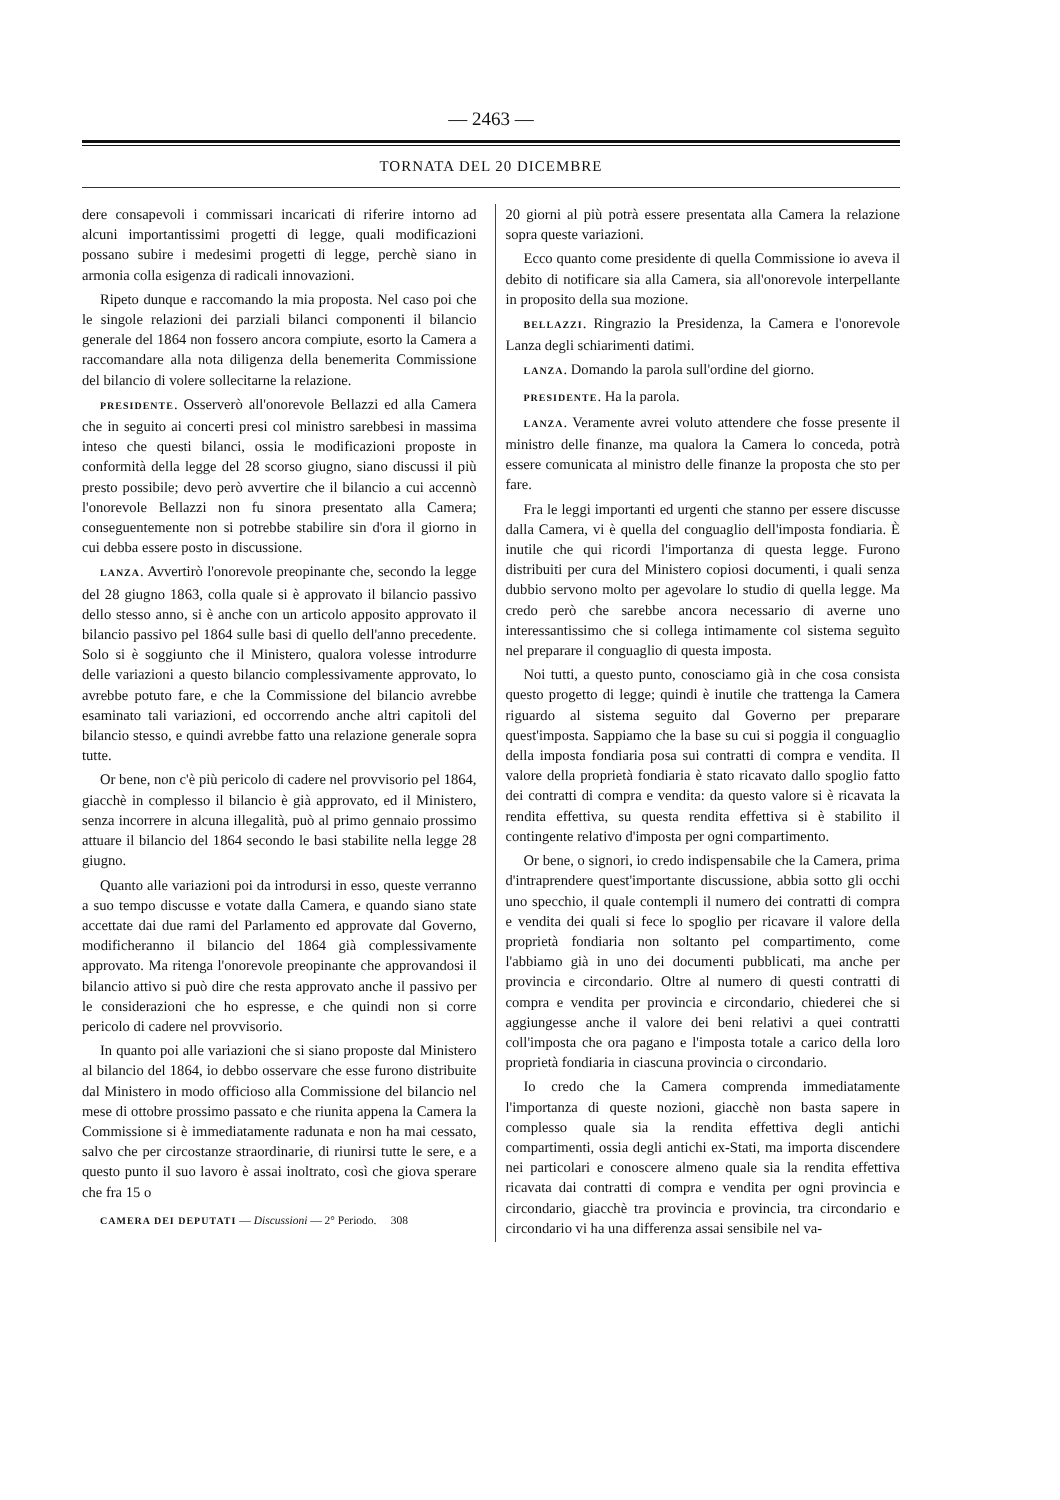— 2463 —
TORNATA DEL 20 DICEMBRE
dere consapevoli i commissari incaricati di riferire intorno ad alcuni importantissimi progetti di legge, quali modificazioni possano subire i medesimi progetti di legge, perchè siano in armonia colla esigenza di radicali innovazioni.
Ripeto dunque e raccomando la mia proposta. Nel caso poi che le singole relazioni dei parziali bilanci componenti il bilancio generale del 1864 non fossero ancora compiute, esorto la Camera a raccomandare alla nota diligenza della benemerita Commissione del bilancio di volere sollecitarne la relazione.
PRESIDENTE. Osserverò all'onorevole Bellazzi ed alla Camera che in seguito ai concerti presi col ministro sarebbesi in massima inteso che questi bilanci, ossia le modificazioni proposte in conformità della legge del 28 scorso giugno, siano discussi il più presto possibile; devo però avvertire che il bilancio a cui accennò l'onorevole Bellazzi non fu sinora presentato alla Camera; conseguentemente non si potrebbe stabilire sin d'ora il giorno in cui debba essere posto in discussione.
LANZA. Avvertirò l'onorevole preopinante che, secondo la legge del 28 giugno 1863, colla quale si è approvato il bilancio passivo dello stesso anno, si è anche con un articolo apposito approvato il bilancio passivo pel 1864 sulle basi di quello dell'anno precedente. Solo si è soggiunto che il Ministero, qualora volesse introdurre delle variazioni a questo bilancio complessivamente approvato, lo avrebbe potuto fare, e che la Commissione del bilancio avrebbe esaminato tali variazioni, ed occorrendo anche altri capitoli del bilancio stesso, e quindi avrebbe fatto una relazione generale sopra tutte.
Or bene, non c'è più pericolo di cadere nel provvisorio pel 1864, giacchè in complesso il bilancio è già approvato, ed il Ministero, senza incorrere in alcuna illegalità, può al primo gennaio prossimo attuare il bilancio del 1864 secondo le basi stabilite nella legge 28 giugno.
Quanto alle variazioni poi da introdursi in esso, queste verranno a suo tempo discusse e votate dalla Camera, e quando siano state accettate dai due rami del Parlamento ed approvate dal Governo, modificheranno il bilancio del 1864 già complessivamente approvato. Ma ritenga l'onorevole preopinante che approvandosi il bilancio attivo si può dire che resta approvato anche il passivo per le considerazioni che ho espresse, e che quindi non si corre pericolo di cadere nel provvisorio.
In quanto poi alle variazioni che si siano proposte dal Ministero al bilancio del 1864, io debbo osservare che esse furono distribuite dal Ministero in modo officioso alla Commissione del bilancio nel mese di ottobre prossimo passato e che riunita appena la Camera la Commissione si è immediatamente radunata e non ha mai cessato, salvo che per circostanze straordinarie, di riunirsi tutte le sere, e a questo punto il suo lavoro è assai inoltrato, così che giova sperare che fra 15 o
CAMERA DEI DEPUTATI — Discussioni — 2° Periodo. 308
20 giorni al più potrà essere presentata alla Camera la relazione sopra queste variazioni.
Ecco quanto come presidente di quella Commissione io aveva il debito di notificare sia alla Camera, sia all'onorevole interpellante in proposito della sua mozione.
BELLAZZI. Ringrazio la Presidenza, la Camera e l'onorevole Lanza degli schiarimenti datimi.
LANZA. Domando la parola sull'ordine del giorno.
PRESIDENTE. Ha la parola.
LANZA. Veramente avrei voluto attendere che fosse presente il ministro delle finanze, ma qualora la Camera lo conceda, potrà essere comunicata al ministro delle finanze la proposta che sto per fare.
Fra le leggi importanti ed urgenti che stanno per essere discusse dalla Camera, vi è quella del conguaglio dell'imposta fondiaria. È inutile che qui ricordi l'importanza di questa legge. Furono distribuiti per cura del Ministero copiosi documenti, i quali senza dubbio servono molto per agevolare lo studio di quella legge. Ma credo però che sarebbe ancora necessario di averne uno interessantissimo che si collega intimamente col sistema seguìto nel preparare il conguaglio di questa imposta.
Noi tutti, a questo punto, conosciamo già in che cosa consista questo progetto di legge; quindi è inutile che trattenga la Camera riguardo al sistema seguito dal Governo per preparare quest'imposta. Sappiamo che la base su cui si poggia il conguaglio della imposta fondiaria posa sui contratti di compra e vendita. Il valore della proprietà fondiaria è stato ricavato dallo spoglio fatto dei contratti di compra e vendita: da questo valore si è ricavata la rendita effettiva, su questa rendita effettiva si è stabilito il contingente relativo d'imposta per ogni compartimento.
Or bene, o signori, io credo indispensabile che la Camera, prima d'intraprendere quest'importante discussione, abbia sotto gli occhi uno specchio, il quale contempli il numero dei contratti di compra e vendita dei quali si fece lo spoglio per ricavare il valore della proprietà fondiaria non soltanto pel compartimento, come l'abbiamo già in uno dei documenti pubblicati, ma anche per provincia e circondario. Oltre al numero di questi contratti di compra e vendita per provincia e circondario, chiederei che si aggiungesse anche il valore dei beni relativi a quei contratti coll'imposta che ora pagano e l'imposta totale a carico della loro proprietà fondiaria in ciascuna provincia o circondario.
Io credo che la Camera comprenda immediatamente l'importanza di queste nozioni, giacchè non basta sapere in complesso quale sia la rendita effettiva degli antichi compartimenti, ossia degli antichi ex-Stati, ma importa discendere nei particolari e conoscere almeno quale sia la rendita effettiva ricavata dai contratti di compra e vendita per ogni provincia e circondario, giacchè tra provincia e provincia, tra circondario e circondario vi ha una differenza assai sensibile nel va-